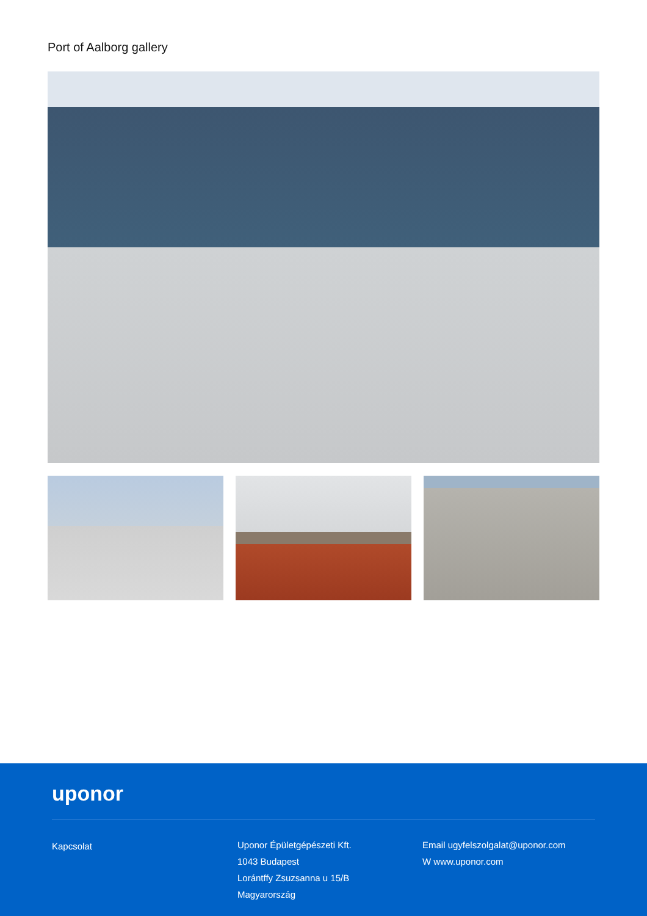Port of Aalborg gallery
uponor
Kapcsolat
Uponor Épületgépészeti Kft.
1043 Budapest
Lorántffy Zsuzsanna u 15/B
Magyarország
Email ugyfelszolgalat@uponor.com
W www.uponor.com